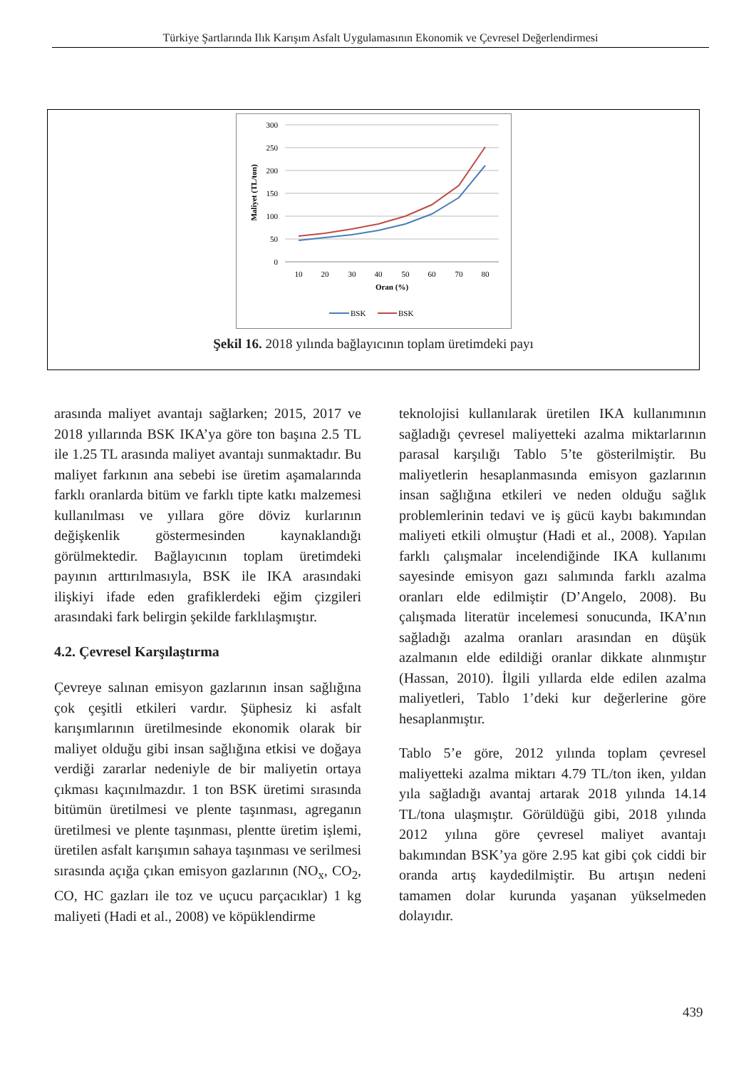Türkiye Şartlarında Ilık Karışım Asfalt Uygulamasının Ekonomik ve Çevresel Değerlendirmesi
300
250
200
150
100
50
0
10
20
30
40
50
60
70
80
Oran (%)
Maliyet (TL/ton)
BSK
BSK
Şekil 16. 2018 yılında bağlayıcının toplam üretimdeki payı
arasında maliyet avantajı sağlarken; 2015, 2017 ve 2018 yıllarında BSK IKA’ya göre ton başına 2.5 TL ile 1.25 TL arasında maliyet avantajı sunmaktadır. Bu maliyet farkının ana sebebi ise üretim aşamalarında farklı oranlarda bitüm ve farklı tipte katkı malzemesi kullanılması ve yıllara göre döviz kurlarının değişkenlik göstermesinden kaynaklandığı görülmektedir. Bağlayıcının toplam üretimdeki payının arttırılmasıyla, BSK ile IKA arasındaki ilişkiyi ifade eden grafiklerdeki eğim çizgileri arasındaki fark belirgin şekilde farklılaşmıştır.
4.2. Çevresel Karşılaştırma
Çevreye salınan emisyon gazlarının insan sağlığına çok çeşitli etkileri vardır. Şüphesiz ki asfalt karışımlarının üretilmesinde ekonomik olarak bir maliyet olduğu gibi insan sağlığına etkisi ve doğaya verdiği zararlar nedeniyle de bir maliyetin ortaya çıkması kaçınılmazdır. 1 ton BSK üretimi sırasında bitümün üretilmesi ve plente taşınması, agreganın üretilmesi ve plente taşınması, plentte üretim işlemi, üretilen asfalt karışımın sahaya taşınması ve serilmesi sırasında açığa çıkan emisyon gazlarının (NO<sub>x</sub>, CO<sub>2</sub>, CO, HC gazları ile toz ve uçucu parçacıklar) 1 kg maliyeti (Hadi et al., 2008) ve köpüklendirme
teknolojisi kullanılarak üretilen IKA kullanımının sağladığı çevresel maliyetteki azalma miktarlarının parasal karşılığı Tablo 5’te gösterilmiştir. Bu maliyetlerin hesaplanmasında emisyon gazlarının insan sağlığına etkileri ve neden olduğu sağlık problemlerinin tedavi ve iş gücü kaybı bakımından maliyeti etkili olmuştur (Hadi et al., 2008). Yapılan farklı çalışmalar incelendiğinde IKA kullanımı sayesinde emisyon gazı salımında farklı azalma oranları elde edilmiştir (D’Angelo, 2008). Bu çalışmada literatür incelemesi sonucunda, IKA’nın sağladığı azalma oranları arasından en düşük azalmanın elde edildiği oranlar dikkate alınmıştır (Hassan, 2010). İlgili yıllarda elde edilen azalma maliyetleri, Tablo 1’deki kur değerlerine göre hesaplanmıştır.
Tablo 5’e göre, 2012 yılında toplam çevresel maliyetteki azalma miktarı 4.79 TL/ton iken, yıldan yıla sağladığı avantaj artarak 2018 yılında 14.14 TL/tona ulaşmıştır. Görüldüğü gibi, 2018 yılında 2012 yılına göre çevresel maliyet avantajı bakımından BSK’ya göre 2.95 kat gibi çok ciddi bir oranda artış kaydedilmiştir. Bu artışın nedeni tamamen dolar kurunda yaşanan yükselmeden dolayıdır.
439